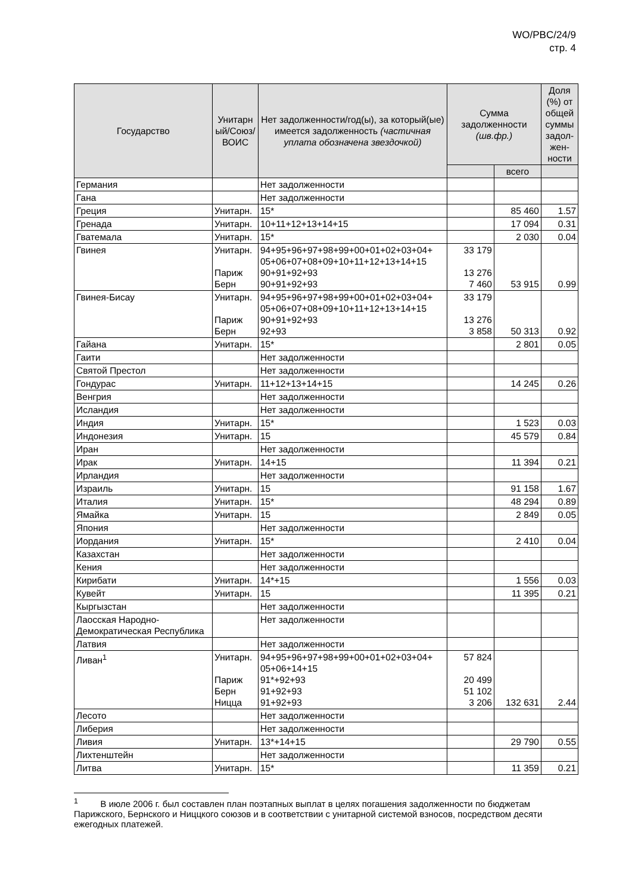WO/PBC/24/9
стр. 4
| Государство | Унитарн ый/Союз/ ВОИС | Нет задолженности/год(ы), за который(ые) имеется задолженность (частичная уплата обозначена звездочкой) | Сумма задолженности (шв.фр.) | | Доля (%) от общей суммы задол-жен-ности |
| --- | --- | --- | --- | --- | --- |
| | | | | всего | |
| Германия | | Нет задолженности | | | |
| Гана | | Нет задолженности | | | |
| Греция | Унитарн. | 15* | | 85 460 | 1.57 |
| Гренада | Унитарн. | 10+11+12+13+14+15 | | 17 094 | 0.31 |
| Гватемала | Унитарн. | 15* | | 2 030 | 0.04 |
| Гвинея | Унитарн. Париж Берн | 94+95+96+97+98+99+00+01+02+03+04+ 05+06+07+08+09+10+11+12+13+14+15 90+91+92+93 90+91+92+93 | 33 179 13 276 7 460 | 53 915 | 0.99 |
| Гвинея-Бисау | Унитарн. Париж Берн | 94+95+96+97+98+99+00+01+02+03+04+ 05+06+07+08+09+10+11+12+13+14+15 90+91+92+93 92+93 | 33 179 13 276 3 858 | 50 313 | 0.92 |
| Гайана | Унитарн. | 15* | | 2 801 | 0.05 |
| Гаити | | Нет задолженности | | | |
| Святой Престол | | Нет задолженности | | | |
| Гондурас | Унитарн. | 11+12+13+14+15 | | 14 245 | 0.26 |
| Венгрия | | Нет задолженности | | | |
| Исландия | | Нет задолженности | | | |
| Индия | Унитарн. | 15* | | 1 523 | 0.03 |
| Индонезия | Унитарн. | 15 | | 45 579 | 0.84 |
| Иран | | Нет задолженности | | | |
| Ирак | Унитарн. | 14+15 | | 11 394 | 0.21 |
| Ирландия | | Нет задолженности | | | |
| Израиль | Унитарн. | 15 | | 91 158 | 1.67 |
| Италия | Унитарн. | 15* | | 48 294 | 0.89 |
| Ямайка | Унитарн. | 15 | | 2 849 | 0.05 |
| Япония | | Нет задолженности | | | |
| Иордания | Унитарн. | 15* | | 2 410 | 0.04 |
| Казахстан | | Нет задолженности | | | |
| Кения | | Нет задолженности | | | |
| Кирибати | Унитарн. | 14*+15 | | 1 556 | 0.03 |
| Кувейт | Унитарн. | 15 | | 11 395 | 0.21 |
| Кыргызстан | | Нет задолженности | | | |
| Лаосская Народно-Демократическая Республика | | Нет задолженности | | | |
| Латвия | | Нет задолженности | | | |
| Ливан<sup>1</sup> | Унитарн. Париж Берн Ницца | 94+95+96+97+98+99+00+01+02+03+04+ 05+06+14+15 91*+92+93 91+92+93 91+92+93 | 57 824 20 499 51 102 3 206 | 132 631 | 2.44 |
| Лесото | | Нет задолженности | | | |
| Либерия | | Нет задолженности | | | |
| Ливия | Унитарн. | 13*+14+15 | | 29 790 | 0.55 |
| Лихтенштейн | | Нет задолженности | | | |
| Литва | Унитарн. | 15* | | 11 359 | 0.21 |
<sup>1</sup> В июле 2006 г. был составлен план поэтапных выплат в целях погашения задолженности по бюджетам Парижского, Бернского и Ниццкого союзов и в соответствии с унитарной системой взносов, посредством десяти ежегодных платежей.